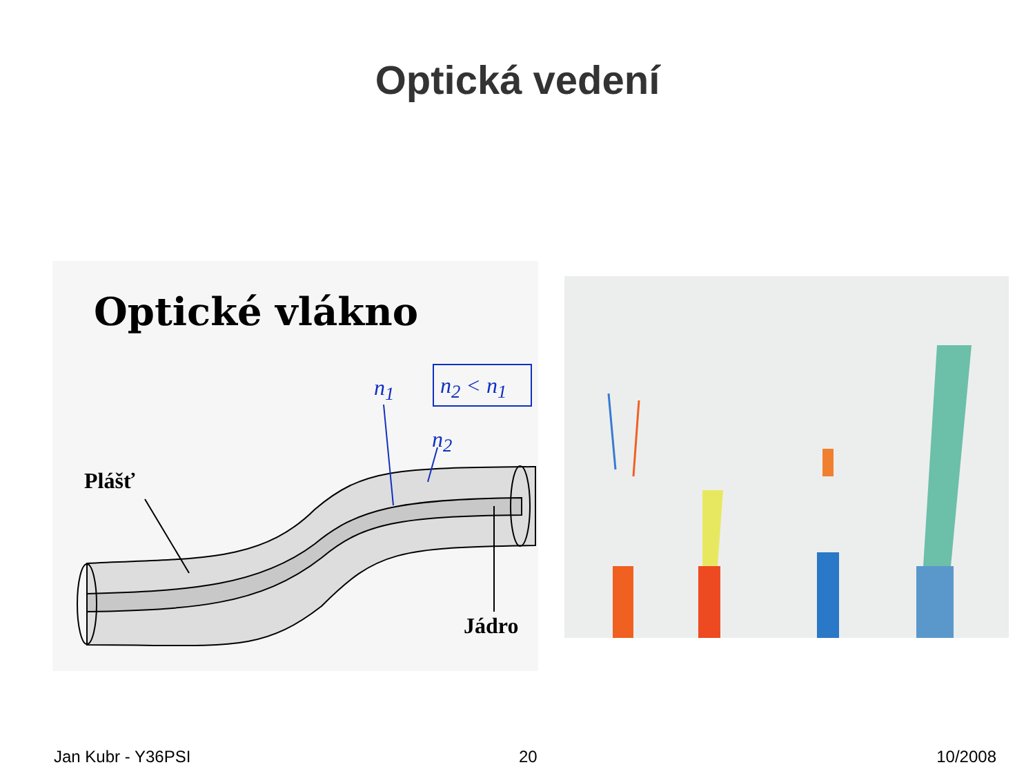Optická vedení
Optické vlákno
n<sub>1</sub> n<sub>2</sub> < n<sub>1</sub>
n<sub>2</sub>
Plášť
Jádro
Jan Kubr - Y36PSI 20 10/2008